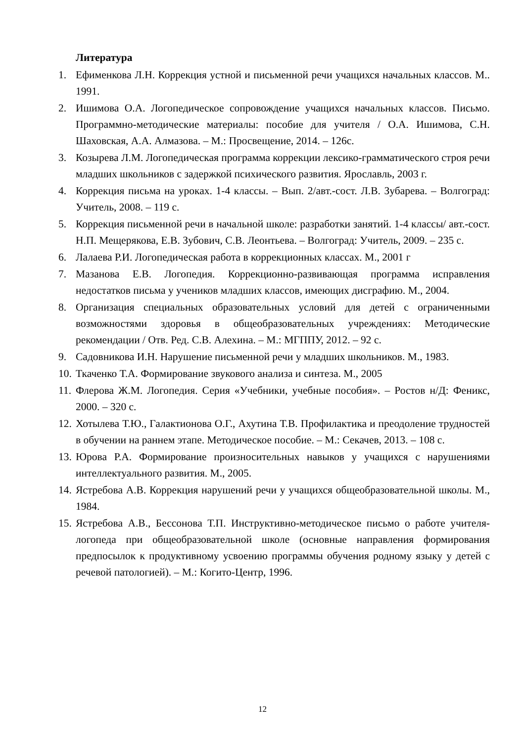Литература
1. Ефименкова Л.Н. Коррекция устной и письменной речи учащихся начальных классов. М.. 1991.
2. Ишимова О.А. Логопедическое сопровождение учащихся начальных классов. Письмо. Программно-методические материалы: пособие для учителя / О.А. Ишимова, С.Н. Шаховская, А.А. Алмазова. – М.: Просвещение, 2014. – 126с.
3. Козырева Л.М. Логопедическая программа коррекции лексико-грамматического строя речи младших школьников с задержкой психического развития. Ярославль, 2003 г.
4. Коррекция письма на уроках. 1-4 классы. – Вып. 2/авт.-сост. Л.В. Зубарева. – Волгоград: Учитель, 2008. – 119 с.
5. Коррекция письменной речи в начальной школе: разработки занятий. 1-4 классы/ авт.-сост. Н.П. Мещерякова, Е.В. Зубович, С.В. Леонтьева. – Волгоград: Учитель, 2009. – 235 с.
6. Лалаева Р.И. Логопедическая работа в коррекционных классах. М., 2001 г
7. Мазанова Е.В. Логопедия. Коррекционно-развивающая программа исправления недостатков письма у учеников младших классов, имеющих дисграфию. М., 2004.
8. Организация специальных образовательных условий для детей с ограниченными возможностями здоровья в общеобразовательных учреждениях: Методические рекомендации / Отв. Ред. С.В. Алехина. – М.: МГППУ, 2012. – 92 с.
9. Садовникова И.Н. Нарушение письменной речи у младших школьников. М., 1983.
10. Ткаченко Т.А. Формирование звукового анализа и синтеза. М., 2005
11. Флерова Ж.М. Логопедия. Серия «Учебники, учебные пособия». – Ростов н/Д: Феникс, 2000. – 320 с.
12. Хотылева Т.Ю., Галактионова О.Г., Ахутина Т.В. Профилактика и преодоление трудностей в обучении на раннем этапе. Методическое пособие. – М.: Секачев, 2013. – 108 с.
13. Юрова Р.А. Формирование произносительных навыков у учащихся с нарушениями интеллектуального развития. М., 2005.
14. Ястребова А.В. Коррекция нарушений речи у учащихся общеобразовательной школы. М., 1984.
15. Ястребова А.В., Бессонова Т.П. Инструктивно-методическое письмо о работе учителя-логопеда при общеобразовательной школе (основные направления формирования предпосылок к продуктивному усвоению программы обучения родному языку у детей с речевой патологией). – М.: Когито-Центр, 1996.
12